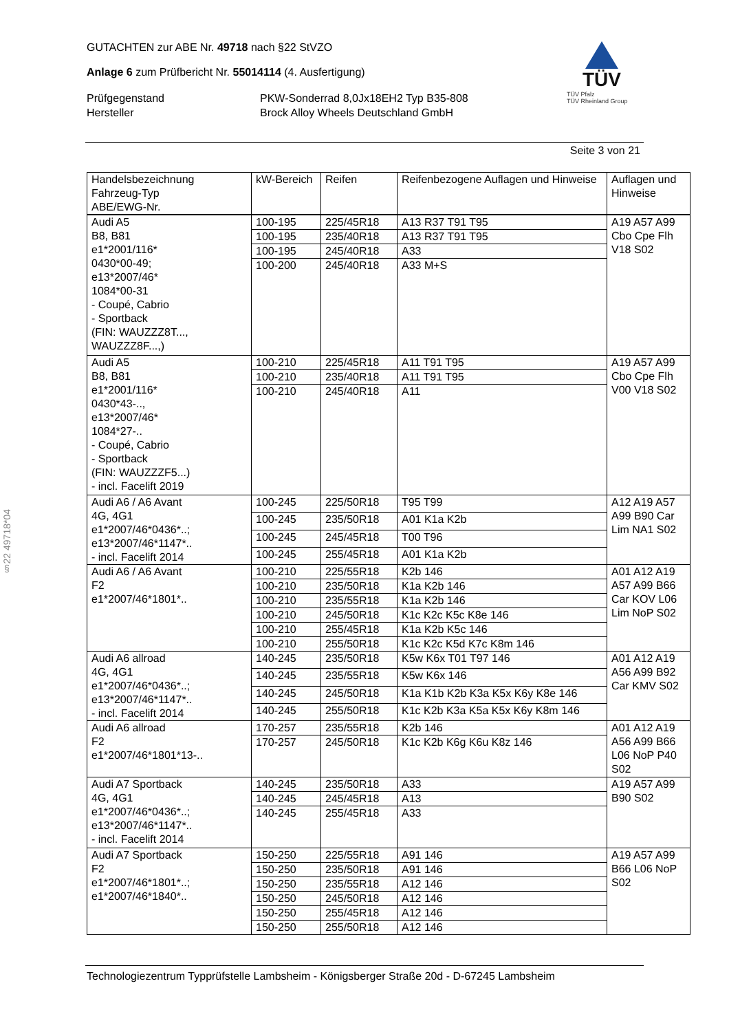GUTACHTEN zur ABE Nr. 49718 nach §22 StVZO
Anlage 6 zum Prüfbericht Nr. 55014114 (4. Ausfertigung)
Prüfgegenstand PKW-Sonderrad 8,0Jx18EH2 Typ B35-808
Hersteller Brock Alloy Wheels Deutschland GmbH
TÜV
TÜV Pfalz
TÜV Rheinland Group
Seite 3 von 21
| Handelsbezeichnung Fahrzeug-Typ ABE/EWG-Nr. | kW-Bereich | Reifen | Reifenbezogene Auflagen und Hinweise | Auflagen und Hinweise |
| --- | --- | --- | --- | --- |
| Audi A5 B8, B81 e1*2001/116* 0430*00-49; e13*2007/46* 1084*00-31 - Coupé, Cabrio - Sportback (FIN: WAUZZZ8T..., WAUZZZ8F...,) | 100-195 | 225/45R18 | A13 R37 T91 T95 | A19 A57 A99 Cbo Cpe Flh V18 S02 |
| | 100-195 | 235/40R18 | A13 R37 T91 T95 | |
| | 100-195 | 245/40R18 | A33 | |
| | 100-200 | 245/40R18 | A33 M+S | |
| Audi A5 B8, B81 e1*2001/116* 0430*43-.., e13*2007/46* 1084*27-.. - Coupé, Cabrio - Sportback (FIN: WAUZZZF5...) - incl. Facelift 2019 | 100-210 | 225/45R18 | A11 T91 T95 | A19 A57 A99 Cbo Cpe Flh V00 V18 S02 |
| | 100-210 | 235/40R18 | A11 T91 T95 | |
| | 100-210 | 245/40R18 | A11 | |
| Audi A6 / A6 Avant 4G, 4G1 e1*2007/46*0436*..; e13*2007/46*1147*.. - incl. Facelift 2014 | 100-245 | 225/50R18 | T95 T99 | A12 A19 A57 A99 B90 Car Lim NA1 S02 |
| | 100-245 | 235/50R18 | A01 K1a K2b | |
| | 100-245 | 245/45R18 | T00 T96 | |
| | 100-245 | 255/45R18 | A01 K1a K2b | |
| Audi A6 / A6 Avant F2 e1*2007/46*1801*.. | 100-210 | 225/55R18 | K2b 146 | A01 A12 A19 A57 A99 B66 Car KOV L06 Lim NoP S02 |
| | 100-210 | 235/50R18 | K1a K2b 146 | |
| | 100-210 | 235/55R18 | K1a K2b 146 | |
| | 100-210 | 245/50R18 | K1c K2c K5c K8e 146 | |
| | 100-210 | 255/45R18 | K1a K2b K5c 146 | |
| | 100-210 | 255/50R18 | K1c K2c K5d K7c K8m 146 | |
| Audi A6 allroad 4G, 4G1 e1*2007/46*0436*..; e13*2007/46*1147*.. - incl. Facelift 2014 | 140-245 | 235/50R18 | K5w K6x T01 T97 146 | A01 A12 A19 A56 A99 B92 Car KMV S02 |
| | 140-245 | 235/55R18 | K5w K6x 146 | |
| | 140-245 | 245/50R18 | K1a K1b K2b K3a K5x K6y K8e 146 | |
| | 140-245 | 255/50R18 | K1c K2b K3a K5a K5x K6y K8m 146 | |
| Audi A6 allroad F2 e1*2007/46*1801*13-.. | 170-257 | 235/55R18 | K2b 146 | A01 A12 A19 A56 A99 B66 L06 NoP P40 S02 |
| | 170-257 | 245/50R18 | K1c K2b K6g K6u K8z 146 | |
| Audi A7 Sportback 4G, 4G1 e1*2007/46*0436*..; e13*2007/46*1147*.. - incl. Facelift 2014 | 140-245 | 235/50R18 | A33 | A19 A57 A99 B90 S02 |
| | 140-245 | 245/45R18 | A13 | |
| | 140-245 | 255/45R18 | A33 | |
| Audi A7 Sportback F2 e1*2007/46*1801*..; e1*2007/46*1840*.. | 150-250 | 225/55R18 | A91 146 | A19 A57 A99 B66 L06 NoP S02 |
| | 150-250 | 235/50R18 | A91 146 | |
| | 150-250 | 235/55R18 | A12 146 | |
| | 150-250 | 245/50R18 | A12 146 | |
| | 150-250 | 255/45R18 | A12 146 | |
| | 150-250 | 255/50R18 | A12 146 | |
Technologiezentrum Typprüfstelle Lambsheim - Königsberger Straße 20d - D-67245 Lambsheim
§22 49718*04